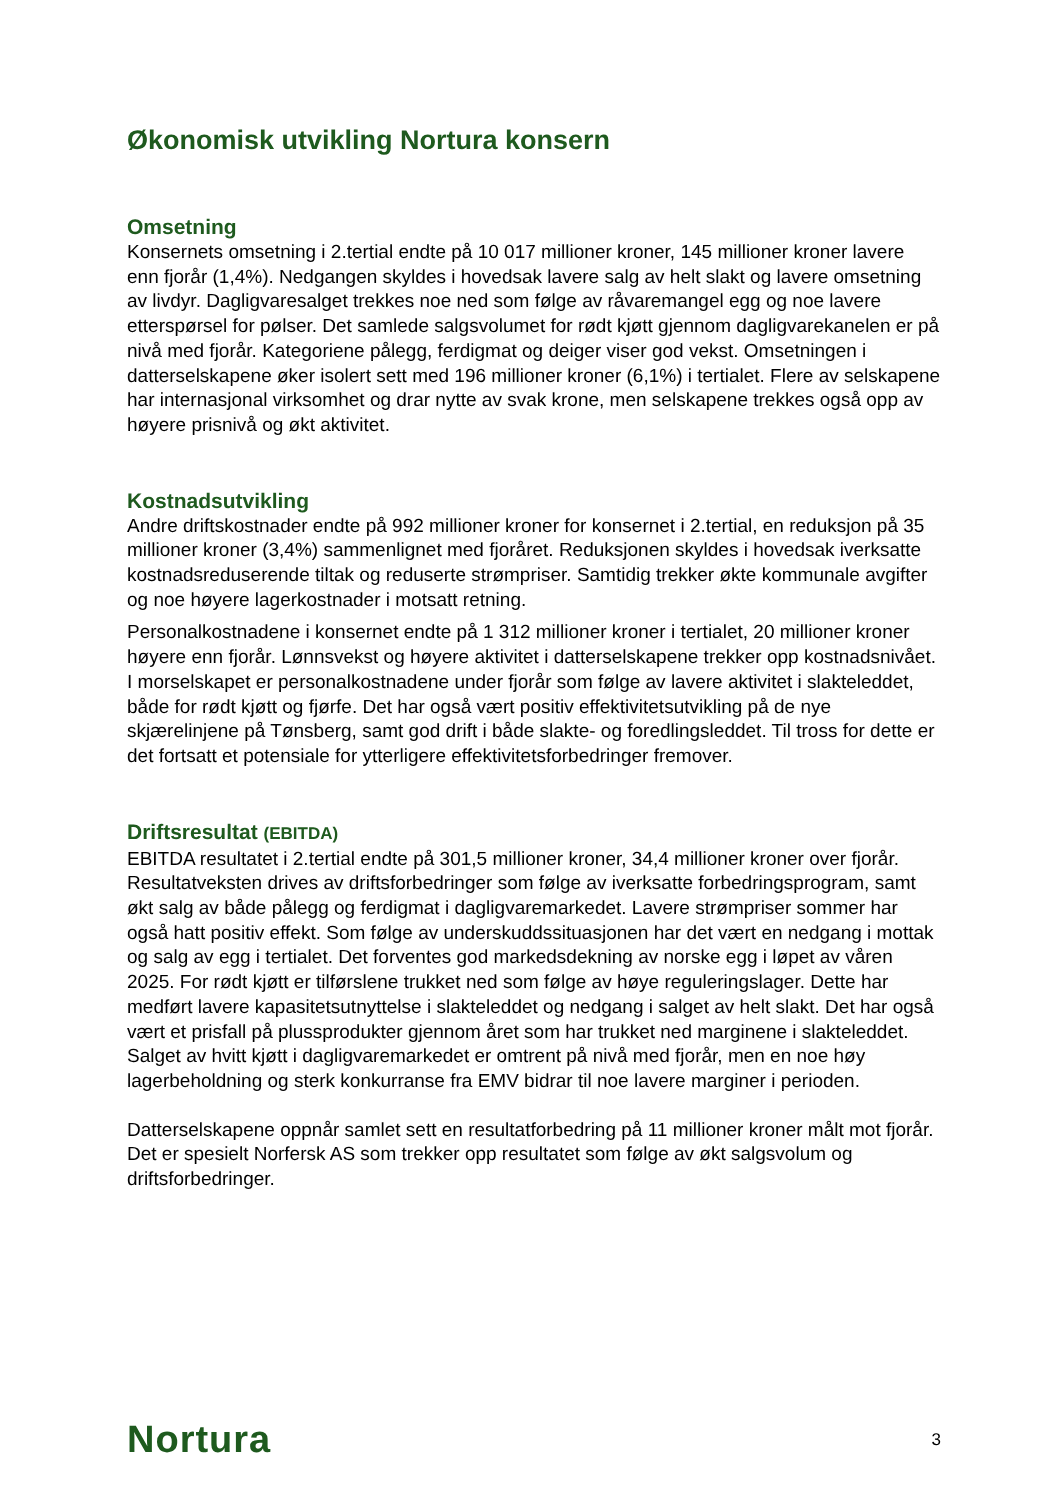Økonomisk utvikling Nortura konsern
Omsetning
Konsernets omsetning i 2.tertial endte på 10 017 millioner kroner, 145 millioner kroner lavere enn fjorår (1,4%). Nedgangen skyldes i hovedsak lavere salg av helt slakt og lavere omsetning av livdyr. Dagligvaresalget trekkes noe ned som følge av råvaremangel egg og noe lavere etterspørsel for pølser. Det samlede salgsvolumet for rødt kjøtt gjennom dagligvarekanelen er på nivå med fjorår. Kategoriene pålegg, ferdigmat og deiger viser god vekst. Omsetningen i datterselskapene øker isolert sett med 196 millioner kroner (6,1%) i tertialet. Flere av selskapene har internasjonal virksomhet og drar nytte av svak krone, men selskapene trekkes også opp av høyere prisnivå og økt aktivitet.
Kostnadsutvikling
Andre driftskostnader endte på 992 millioner kroner for konsernet i 2.tertial, en reduksjon på 35 millioner kroner (3,4%) sammenlignet med fjoråret. Reduksjonen skyldes i hovedsak iverksatte kostnadsreduserende tiltak og reduserte strømpriser. Samtidig trekker økte kommunale avgifter og noe høyere lagerkostnader i motsatt retning.
Personalkostnadene i konsernet endte på 1 312 millioner kroner i tertialet, 20 millioner kroner høyere enn fjorår. Lønnsvekst og høyere aktivitet i datterselskapene trekker opp kostnadsnivået. I morselskapet er personalkostnadene under fjorår som følge av lavere aktivitet i slakteleddet, både for rødt kjøtt og fjørfe. Det har også vært positiv effektivitetsutvikling på de nye skjærelinjene på Tønsberg, samt god drift i både slakte- og foredlingsleddet. Til tross for dette er det fortsatt et potensiale for ytterligere effektivitetsforbedringer fremover.
Driftsresultat (EBITDA)
EBITDA resultatet i 2.tertial endte på 301,5 millioner kroner, 34,4 millioner kroner over fjorår. Resultatveksten drives av driftsforbedringer som følge av iverksatte forbedringsprogram, samt økt salg av både pålegg og ferdigmat i dagligvaremarkedet. Lavere strømpriser sommer har også hatt positiv effekt. Som følge av underskuddssituasjonen har det vært en nedgang i mottak og salg av egg i tertialet. Det forventes god markedsdekning av norske egg i løpet av våren 2025. For rødt kjøtt er tilførslene trukket ned som følge av høye reguleringslager. Dette har medført lavere kapasitetsutnyttelse i slakteleddet og nedgang i salget av helt slakt. Det har også vært et prisfall på plussprodukter gjennom året som har trukket ned marginene i slakteleddet. Salget av hvitt kjøtt i dagligvaremarkedet er omtrent på nivå med fjorår, men en noe høy lagerbeholdning og sterk konkurranse fra EMV bidrar til noe lavere marginer i perioden.
Datterselskapene oppnår samlet sett en resultatforbedring på 11 millioner kroner målt mot fjorår. Det er spesielt Norfersk AS som trekker opp resultatet som følge av økt salgsvolum og driftsforbedringer.
Nortura 3